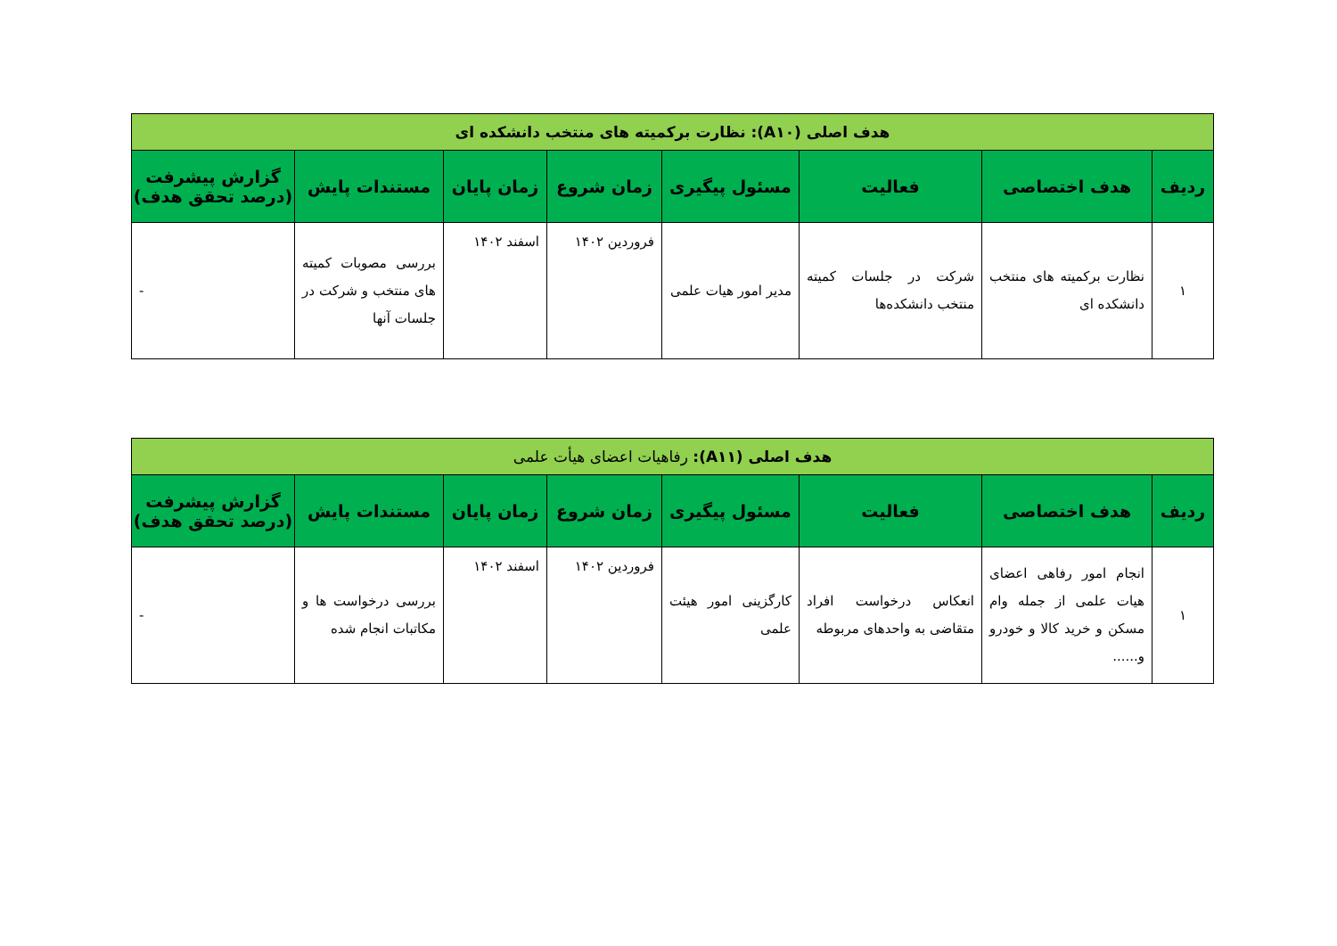| هدف اصلی (A۱۰): نظارت برکمیته های منتخب دانشکده ای | | | | | | | |
| ردیف | هدف اختصاصی | فعالیت | مسئول پیگیری | زمان شروع | زمان پایان | مستندات پایش | گزارش پیشرفت (درصد تحقق هدف) |
| ۱ | نظارت برکمیته های منتخب دانشکده ای | شرکت در جلسات کمیته منتخب دانشکده‌ها | مدیر امور هیات علمی | فروردین ۱۴۰۲ | اسفند ۱۴۰۲ | بررسی مصوبات کمیته های منتخب و شرکت در جلسات آنها | - |
| هدف اصلی (A۱۱): رفاهیات اعضای هیأت علمی | | | | | | | |
| ردیف | هدف اختصاصی | فعالیت | مسئول پیگیری | زمان شروع | زمان پایان | مستندات پایش | گزارش پیشرفت (درصد تحقق هدف) |
| ۱ | انجام امور رفاهی اعضای هیات علمی از جمله وام مسکن و خرید کالا و خودرو و...... | انعکاس درخواست افراد متقاضی به واحدهای مربوطه | کارگزینی امور هیئت علمی | فروردین ۱۴۰۲ | اسفند ۱۴۰۲ | بررسی درخواست ها و مکاتبات انجام شده | - |